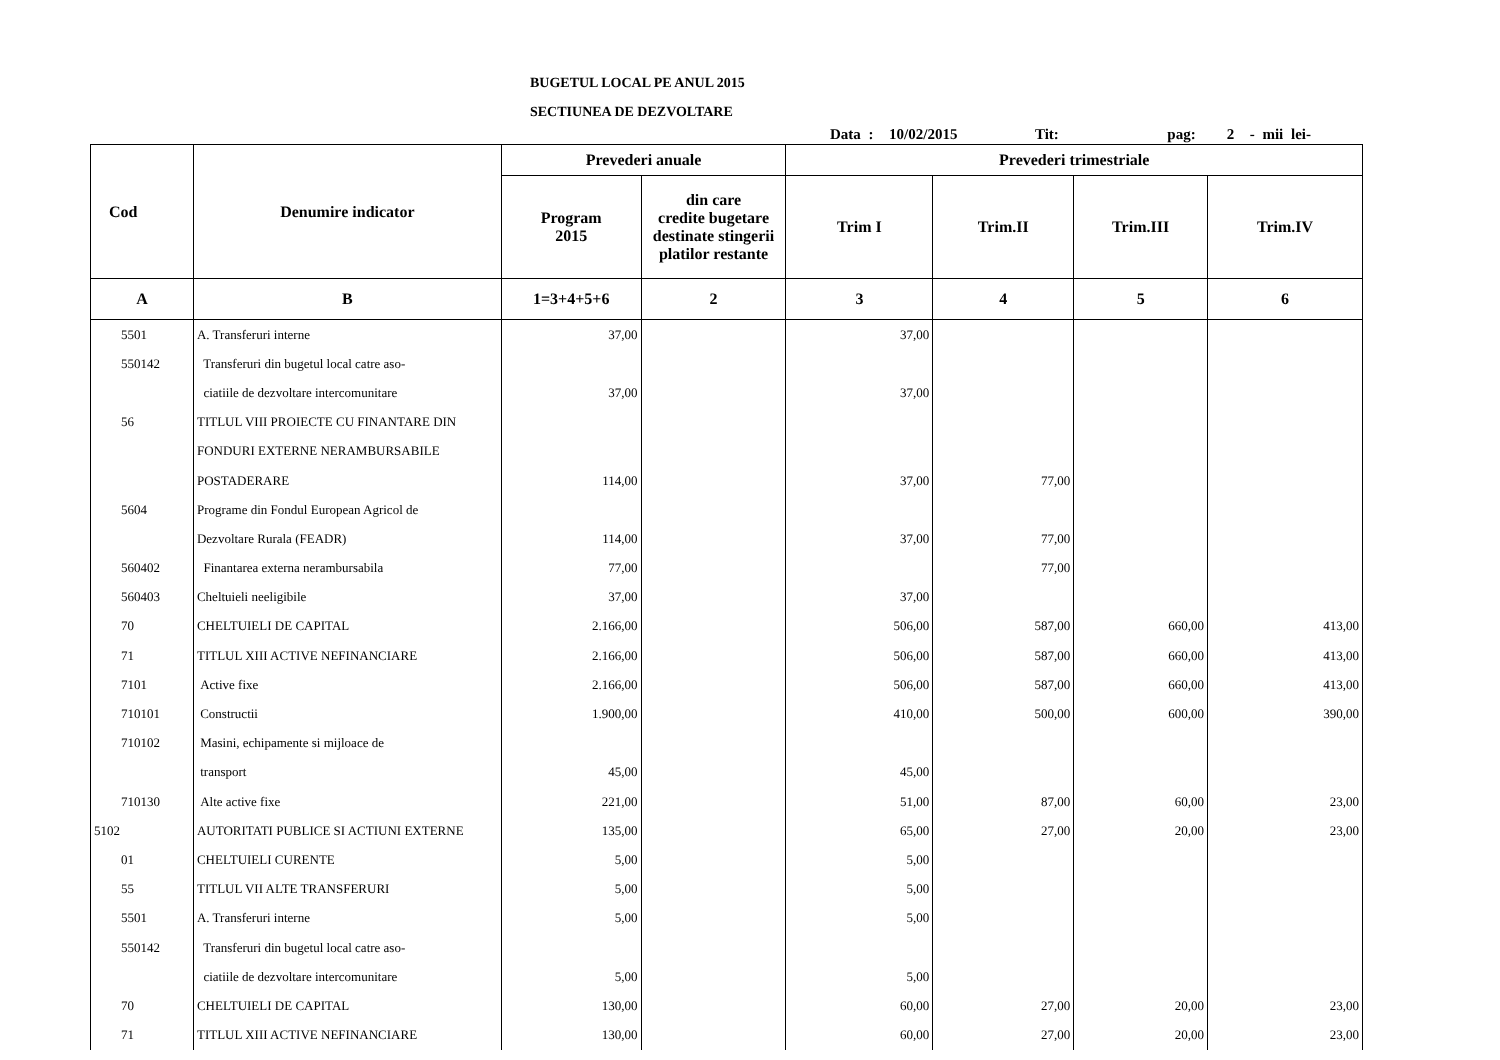BUGETUL LOCAL PE ANUL 2015
SECTIUNEA DE DEZVOLTARE
Data : 10/02/2015 Tit: pag: 2 - mii lei-
| Cod | Denumire indicator | Prevederi anuale | | Prevederi trimestriale | | | |
| --- | --- | --- | --- | --- | --- | --- | --- |
| | | Program 2015 | din care credite bugetare destinate stingerii platilor restante | Trim I | Trim.II | Trim.III | Trim.IV |
| A | B | 1=3+4+5+6 | 2 | 3 | 4 | 5 | 6 |
| 5501 | A. Transferuri interne | 37,00 | | 37,00 | | | |
| 550142 | Transferuri din bugetul local catre aso- | | | | | | |
| | ciatiile de dezvoltare intercomunitare | 37,00 | | 37,00 | | | |
| 56 | TITLUL VIII PROIECTE CU FINANTARE DIN | | | | | | |
| | FONDURI EXTERNE NERAMBURSABILE | | | | | | |
| | POSTADERARE | 114,00 | | 37,00 | 77,00 | | |
| 5604 | Programe din Fondul European Agricol de | | | | | | |
| | Dezvoltare Rurala (FEADR) | 114,00 | | 37,00 | 77,00 | | |
| 560402 | Finantarea externa nerambursabila | 77,00 | | | 77,00 | | |
| 560403 | Cheltuieli neeligibile | 37,00 | | 37,00 | | | |
| 70 | CHELTUIELI DE CAPITAL | 2.166,00 | | 506,00 | 587,00 | 660,00 | 413,00 |
| 71 | TITLUL XIII ACTIVE NEFINANCIARE | 2.166,00 | | 506,00 | 587,00 | 660,00 | 413,00 |
| 7101 | Active fixe | 2.166,00 | | 506,00 | 587,00 | 660,00 | 413,00 |
| 710101 | Constructii | 1.900,00 | | 410,00 | 500,00 | 600,00 | 390,00 |
| 710102 | Masini, echipamente si mijloace de | | | | | | |
| | transport | 45,00 | | 45,00 | | | |
| 710130 | Alte active fixe | 221,00 | | 51,00 | 87,00 | 60,00 | 23,00 |
| 5102 | AUTORITATI PUBLICE SI ACTIUNI EXTERNE | 135,00 | | 65,00 | 27,00 | 20,00 | 23,00 |
| 01 | CHELTUIELI CURENTE | 5,00 | | 5,00 | | | |
| 55 | TITLUL VII ALTE TRANSFERURI | 5,00 | | 5,00 | | | |
| 5501 | A. Transferuri interne | 5,00 | | 5,00 | | | |
| 550142 | Transferuri din bugetul local catre aso- | | | | | | |
| | ciatiile de dezvoltare intercomunitare | 5,00 | | 5,00 | | | |
| 70 | CHELTUIELI DE CAPITAL | 130,00 | | 60,00 | 27,00 | 20,00 | 23,00 |
| 71 | TITLUL XIII ACTIVE NEFINANCIARE | 130,00 | | 60,00 | 27,00 | 20,00 | 23,00 |